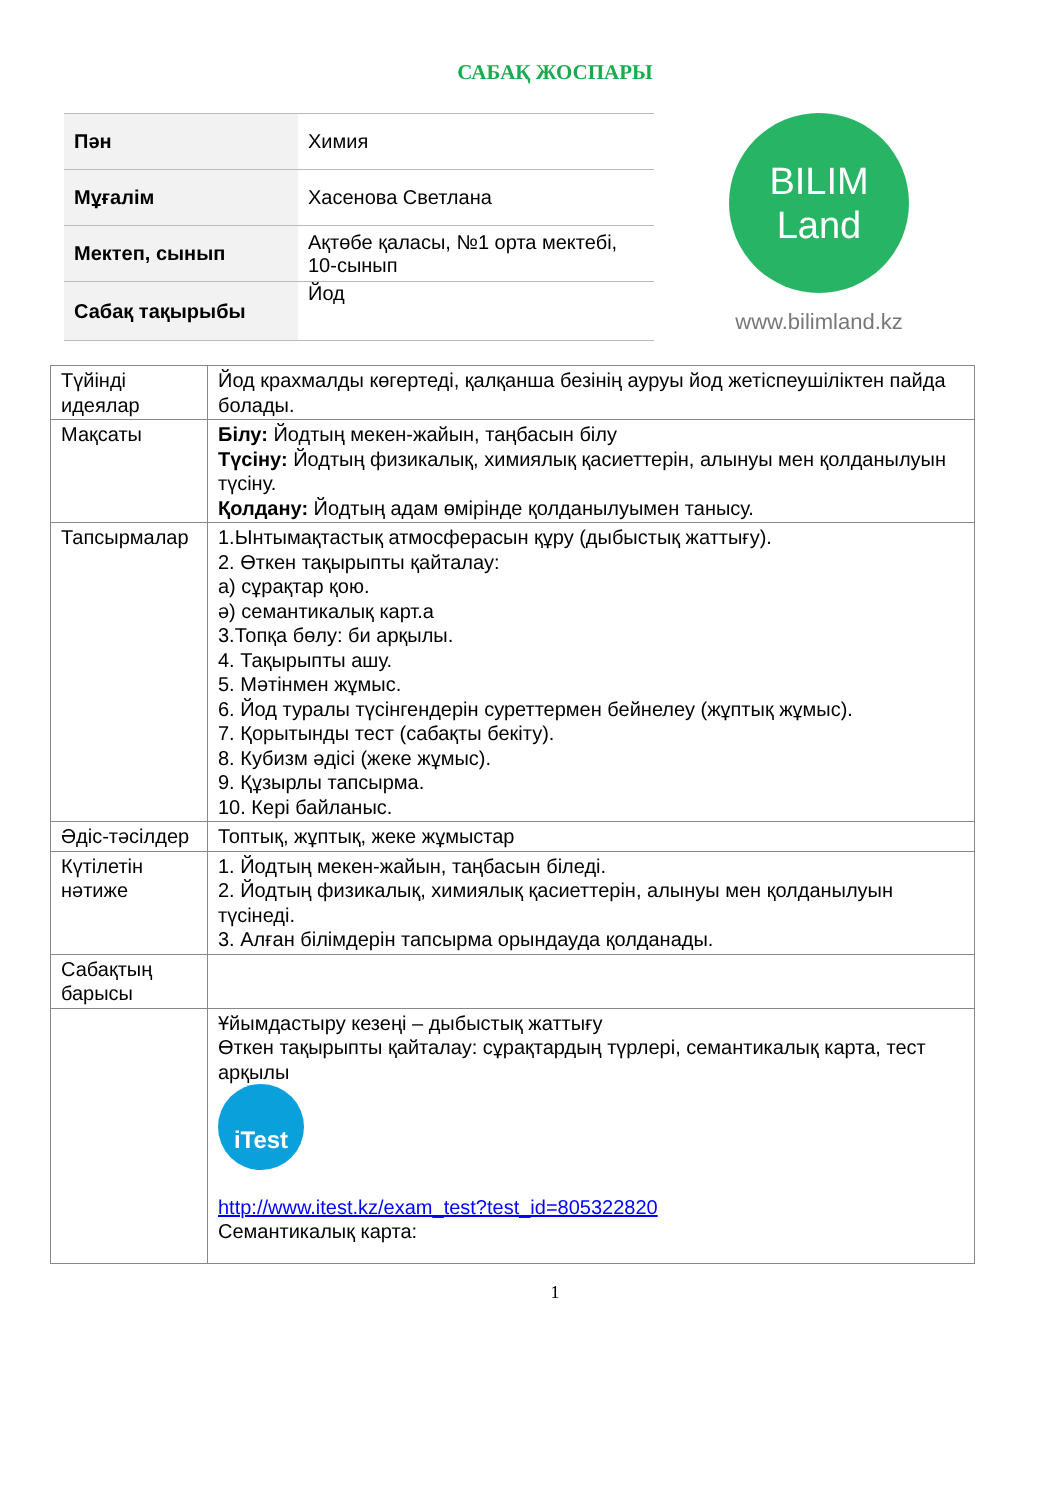САБАҚ ЖОСПАРЫ
| Пән | Химия |
| Мұғалім | Хасенова Светлана |
| Мектеп, сынып | Ақтөбе қаласы, №1 орта мектебі, 10-сынып |
| Сабақ тақырыбы | Йод |
BILIM
Land
www.bilimland.kz
| Түйінді идеялар | Йод крахмалды көгертеді, қалқанша безінің ауруы йод жетіспеушіліктен пайда болады. |
| Мақсаты | Білу: Йодтың мекен-жайын, таңбасын білу Түсіну: Йодтың физикалық, химиялық қасиеттерін, алынуы мен қолданылуын түсіну. Қолдану: Йодтың адам өмірінде қолданылуымен танысу. |
| Тапсырмалар | 1.Ынтымақтастық атмосферасын құру (дыбыстық жаттығу). 2. Өткен тақырыпты қайталау: а) сұрақтар қою. ә) семантикалық карт.а 3.Топқа бөлу: би арқылы. 4. Тақырыпты ашу. 5. Мәтінмен жұмыс. 6. Йод туралы түсінгендерін суреттермен бейнелеу (жұптық жұмыс). 7. Қорытынды тест (сабақты бекіту). 8. Кубизм әдісі (жеке жұмыс). 9. Құзырлы тапсырма. 10. Кері байланыс. |
| Әдіс-тәсілдер | Топтық, жұптық, жеке жұмыстар |
| Күтілетін нәтиже | 1. Йодтың мекен-жайын, таңбасын біледі. 2. Йодтың физикалық, химиялық қасиеттерін, алынуы мен қолданылуын түсінеді. 3. Алған білімдерін тапсырма орындауда қолданады. |
| Сабақтың барысы | |
| | Ұйымдастыру кезеңі – дыбыстық жаттығу Өткен тақырыпты қайталау: сұрақтардың түрлері, семантикалық карта, тест арқылы iTest http://www.itest.kz/exam_test?test_id=805322820 Семантикалық карта: |
1